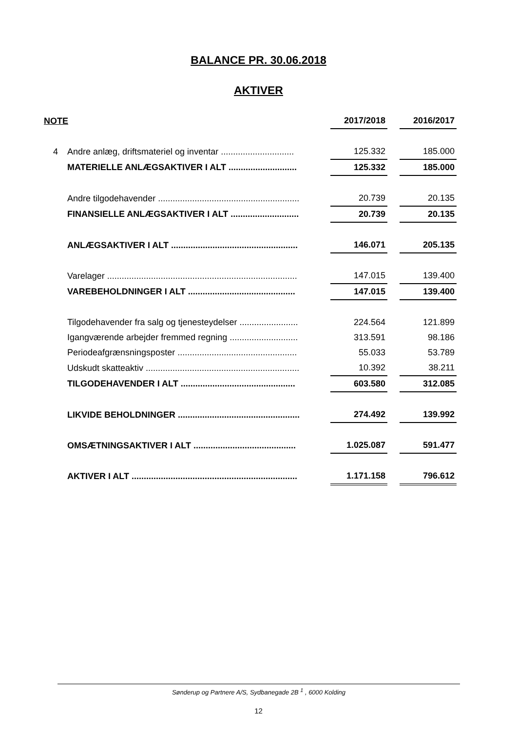BALANCE PR. 30.06.2018
AKTIVER
| NOTE | | 2017/2018 | | 2016/2017 |
| --- | --- | --- | --- | --- |
| 4 | Andre anlæg, driftsmateriel og inventar .............................. | 125.332 | | 185.000 |
| | MATERIELLE ANLÆGSAKTIVER I ALT ............................ | 125.332 | | 185.000 |
| | Andre tilgodehavender .......................................................... | 20.739 | | 20.135 |
| | FINANSIELLE ANLÆGSAKTIVER I ALT ............................ | 20.739 | | 20.135 |
| | ANLÆGSAKTIVER I ALT .................................................... | 146.071 | | 205.135 |
| | Varelager .............................................................................. | 147.015 | | 139.400 |
| | VAREBEHOLDNINGER I ALT ............................................ | 147.015 | | 139.400 |
| | Tilgodehavender fra salg og tjenesteydelser ........................ | 224.564 | | 121.899 |
| | Igangværende arbejder fremmed regning ............................ | 313.591 | | 98.186 |
| | Periodeafgrænsningsposter ................................................. | 55.033 | | 53.789 |
| | Udskudt skatteaktiv ............................................................... | 10.392 | | 38.211 |
| | TILGODEHAVENDER I ALT ............................................... | 603.580 | | 312.085 |
| | LIKVIDE BEHOLDNINGER .................................................. | 274.492 | | 139.992 |
| | OMSÆTNINGSAKTIVER I ALT .......................................... | 1.025.087 | | 591.477 |
| | AKTIVER I ALT .................................................................... | 1.171.158 | | 796.612 |
Sønderup og Partnere A/S, Sydbanegade 2B <sup>1</sup> , 6000 Kolding
12